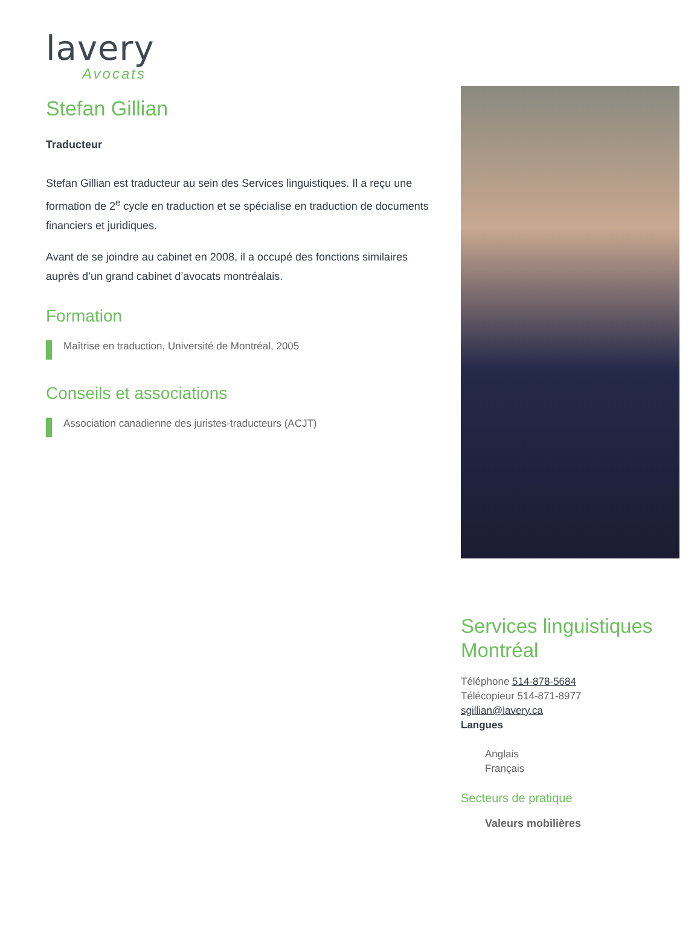lavery
Avocats
Stefan Gillian
Traducteur
Stefan Gillian est traducteur au sein des Services linguistiques. Il a reçu une formation de 2<sup>e</sup> cycle en traduction et se spécialise en traduction de documents financiers et juridiques.
Avant de se joindre au cabinet en 2008, il a occupé des fonctions similaires auprès d’un grand cabinet d’avocats montréalais.
Formation
Maîtrise en traduction, Université de Montréal, 2005
Conseils et associations
Association canadienne des juristes-traducteurs (ACJT)
Services linguistiques Montréal
Téléphone 514-878-5684
Télécopieur 514-871-8977
sgillian@lavery.ca
Langues
Anglais
Français
Secteurs de pratique
Valeurs mobilières